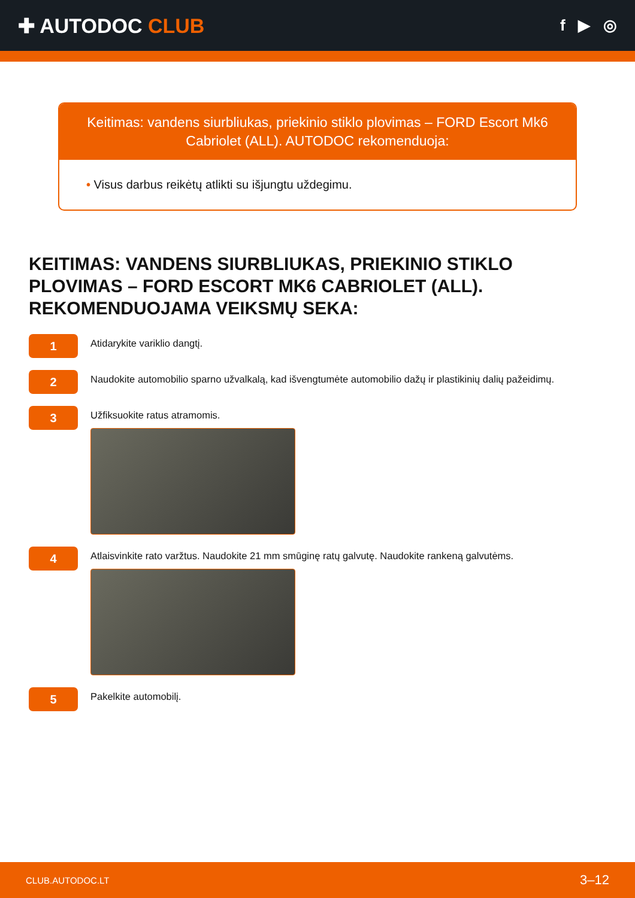✚ AUTODOC CLUB
f ▶ ◎
Keitimas: vandens siurbliukas, priekinio stiklo plovimas – FORD Escort Mk6 Cabriolet (ALL). AUTODOC rekomenduoja:
• Visus darbus reikėtų atlikti su išjungtu uždegimu.
KEITIMAS: VANDENS SIURBLIUKAS, PRIEKINIO STIKLO PLOVIMAS – FORD ESCORT MK6 CABRIOLET (ALL). REKOMENDUOJAMA VEIKSMŲ SEKA:
1
Atidarykite variklio dangtį.
2
Naudokite automobilio sparno užvalkalą, kad išvengtumėte automobilio dažų ir plastikinių dalių pažeidimų.
3
Užfiksuokite ratus atramomis.
4
Atlaisvinkite rato varžtus. Naudokite 21 mm smūginę ratų galvutę. Naudokite rankeną galvutėms.
5
Pakelkite automobilį.
CLUB.AUTODOC.LT 3–12